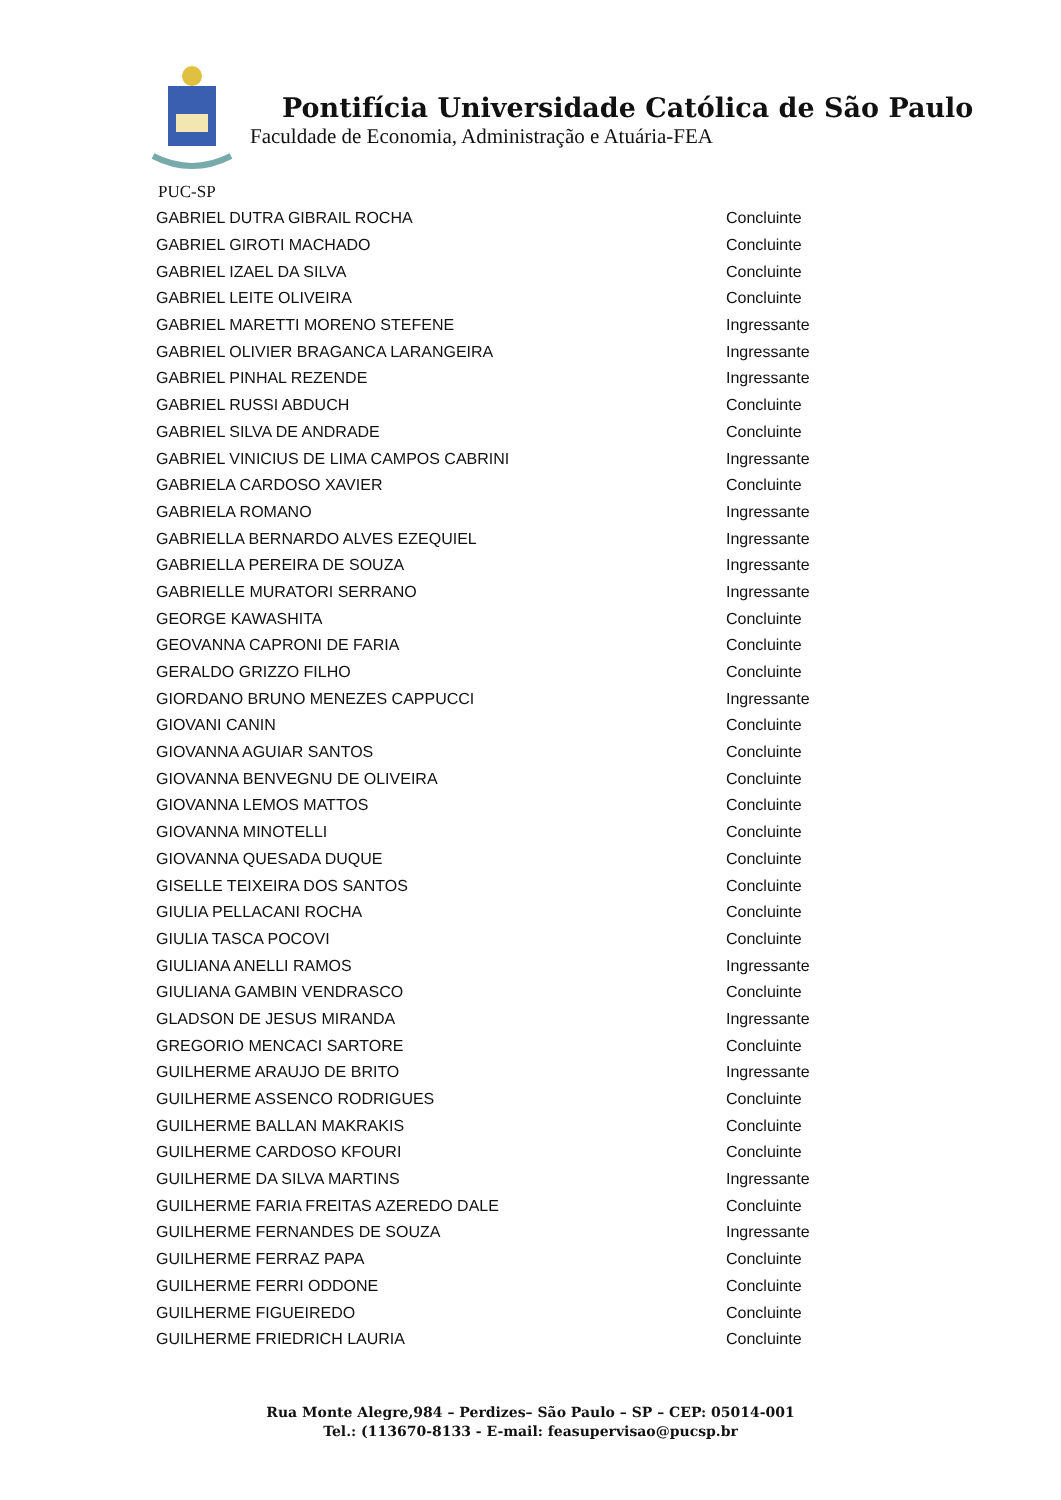Pontifícia Universidade Católica de São Paulo
Faculdade de Economia, Administração e Atuária-FEA
PUC-SP
| GABRIEL DUTRA GIBRAIL ROCHA | Concluinte |
| GABRIEL GIROTI MACHADO | Concluinte |
| GABRIEL IZAEL DA SILVA | Concluinte |
| GABRIEL LEITE OLIVEIRA | Concluinte |
| GABRIEL MARETTI MORENO STEFENE | Ingressante |
| GABRIEL OLIVIER BRAGANCA LARANGEIRA | Ingressante |
| GABRIEL PINHAL REZENDE | Ingressante |
| GABRIEL RUSSI ABDUCH | Concluinte |
| GABRIEL SILVA DE ANDRADE | Concluinte |
| GABRIEL VINICIUS DE LIMA CAMPOS CABRINI | Ingressante |
| GABRIELA CARDOSO XAVIER | Concluinte |
| GABRIELA ROMANO | Ingressante |
| GABRIELLA BERNARDO ALVES EZEQUIEL | Ingressante |
| GABRIELLA PEREIRA DE SOUZA | Ingressante |
| GABRIELLE MURATORI SERRANO | Ingressante |
| GEORGE KAWASHITA | Concluinte |
| GEOVANNA CAPRONI DE FARIA | Concluinte |
| GERALDO GRIZZO FILHO | Concluinte |
| GIORDANO BRUNO MENEZES CAPPUCCI | Ingressante |
| GIOVANI CANIN | Concluinte |
| GIOVANNA AGUIAR SANTOS | Concluinte |
| GIOVANNA BENVEGNU DE OLIVEIRA | Concluinte |
| GIOVANNA LEMOS MATTOS | Concluinte |
| GIOVANNA MINOTELLI | Concluinte |
| GIOVANNA QUESADA DUQUE | Concluinte |
| GISELLE TEIXEIRA DOS SANTOS | Concluinte |
| GIULIA PELLACANI ROCHA | Concluinte |
| GIULIA TASCA POCOVI | Concluinte |
| GIULIANA ANELLI RAMOS | Ingressante |
| GIULIANA GAMBIN VENDRASCO | Concluinte |
| GLADSON DE JESUS MIRANDA | Ingressante |
| GREGORIO MENCACI SARTORE | Concluinte |
| GUILHERME ARAUJO DE BRITO | Ingressante |
| GUILHERME ASSENCO RODRIGUES | Concluinte |
| GUILHERME BALLAN MAKRAKIS | Concluinte |
| GUILHERME CARDOSO KFOURI | Concluinte |
| GUILHERME DA SILVA MARTINS | Ingressante |
| GUILHERME FARIA FREITAS AZEREDO DALE | Concluinte |
| GUILHERME FERNANDES DE SOUZA | Ingressante |
| GUILHERME FERRAZ PAPA | Concluinte |
| GUILHERME FERRI ODDONE | Concluinte |
| GUILHERME FIGUEIREDO | Concluinte |
| GUILHERME FRIEDRICH LAURIA | Concluinte |
Rua Monte Alegre,984 – Perdizes– São Paulo – SP – CEP: 05014-001
Tel.: (113670-8133 - E-mail: feasupervisao@pucsp.br